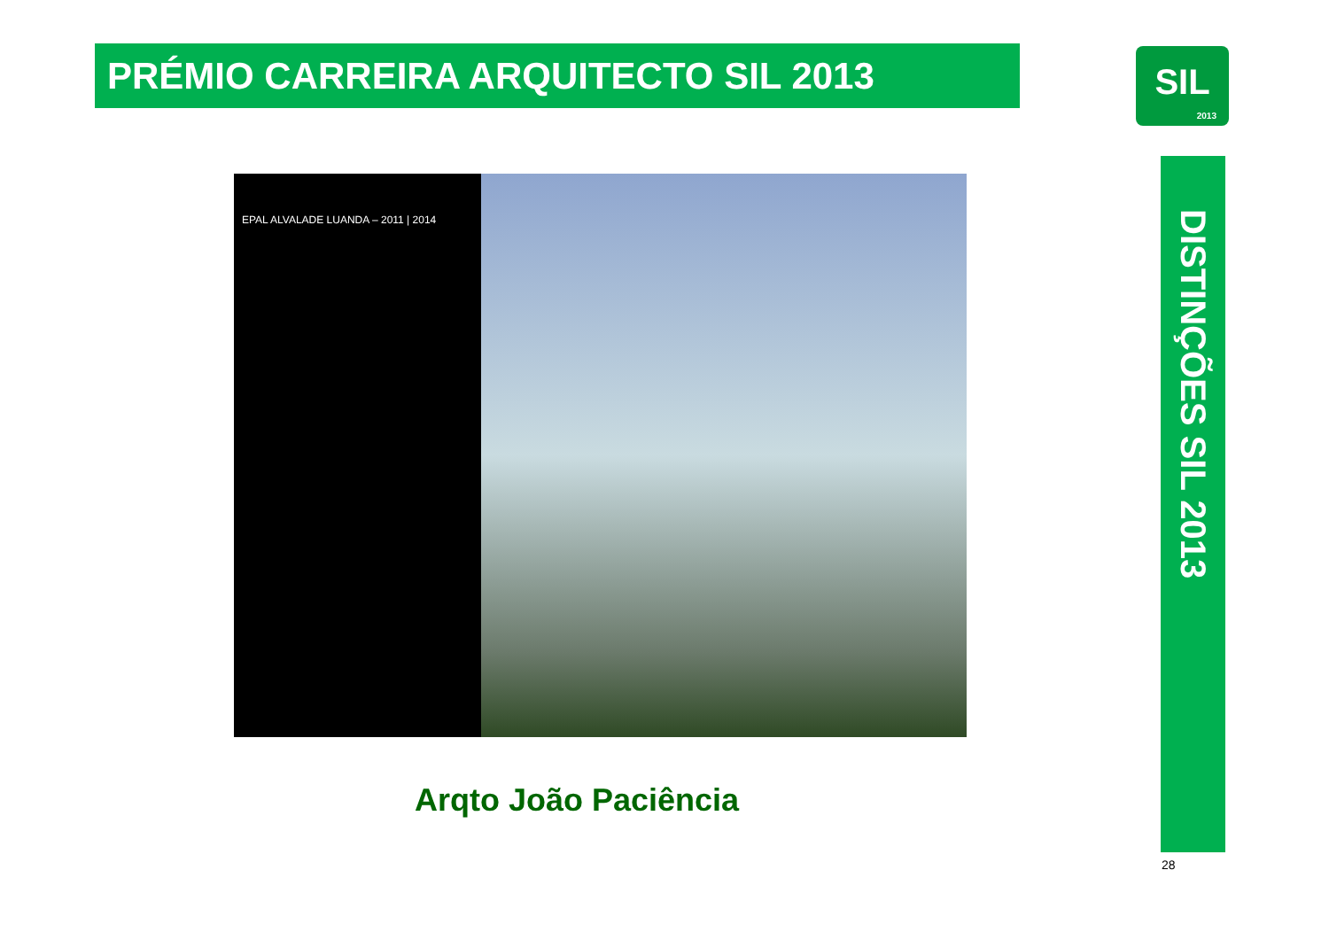PRÉMIO CARREIRA ARQUITECTO SIL 2013
SIL
2013
EPAL ALVALADE LUANDA – 2011 | 2014
Arqto João Paciência
DISTINÇÕES SIL 2013
28